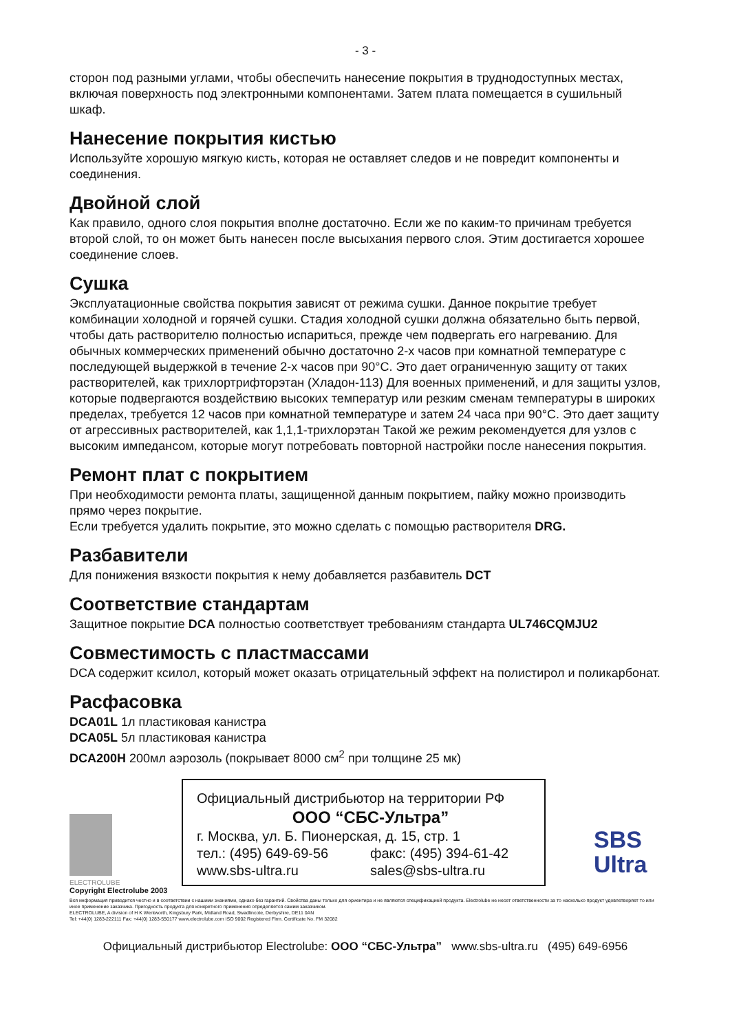- 3 -
сторон под разными углами, чтобы обеспечить нанесение покрытия в труднодоступных местах, включая поверхность под электронными компонентами. Затем плата помещается в сушильный шкаф.
Нанесение покрытия кистью
Используйте хорошую мягкую кисть, которая не оставляет следов и не повредит компоненты и соединения.
Двойной слой
Как правило, одного слоя покрытия вполне достаточно. Если же по каким-то причинам требуется второй слой, то он может быть нанесен после высыхания первого слоя. Этим достигается хорошее соединение слоев.
Сушка
Эксплуатационные свойства покрытия зависят от режима сушки. Данное покрытие требует комбинации холодной и горячей сушки. Стадия холодной сушки должна обязательно быть первой, чтобы дать растворителю полностью испариться, прежде чем подвергать его нагреванию. Для обычных коммерческих применений обычно достаточно 2-х часов при комнатной температуре с последующей выдержкой в течение 2-х часов при 90°C. Это дает ограниченную защиту от таких растворителей, как трихлортрифторэтан (Хладон-113) Для военных применений, и для защиты узлов, которые подвергаются воздействию высоких температур или резким сменам температуры в широких пределах, требуется 12 часов при комнатной температуре и затем 24 часа при 90°C. Это дает защиту от агрессивных растворителей, как 1,1,1-трихлорэтан Такой же режим рекомендуется для узлов с высоким импедансом, которые могут потребовать повторной настройки после нанесения покрытия.
Ремонт плат с покрытием
При необходимости ремонта платы, защищенной данным покрытием, пайку можно производить прямо через покрытие.
Если требуется удалить покрытие, это можно сделать с помощью растворителя DRG.
Разбавители
Для понижения вязкости покрытия к нему добавляется разбавитель DCT
Соответствие стандартам
Защитное покрытие DCA полностью соответствует требованиям стандарта UL746CQMJU2
Совместимость с пластмассами
DCA содержит ксилол, который может оказать отрицательный эффект на полистирол и поликарбонат.
Расфасовка
DCA01L 1л пластиковая канистра
DCA05L 5л пластиковая канистра
DCA200H 200мл аэрозоль (покрывает 8000 см<sup>2</sup> при толщине 25 мк)
ELECTROLUBE
Официальный дистрибьютор на территории РФ
ООО “СБС-Ультра”
г. Москва, ул. Б. Пионерская, д. 15, стр. 1
тел.: (495) 649-69-56 факс: (495) 394-61-42
www.sbs-ultra.ru sales@sbs-ultra.ru
SBS
Ultra
Copyright Electrolube 2003
Вся информация приводится честно и в соответствии с нашими знаниями, однако без гарантий. Свойства даны только для ориентира и не являются спецификацией продукта. Electrolube не несет ответственности за то насколько продукт удовлетворяет то или иное применение заказчика. Пригодность продукта для конкретного применения определяется самим заказчиком.
ELECTROLUBE, A division of H K Wentworth, Kingsbury Park, Midland Road, Swadlincote, Derbyshire, DE11 0AN
Tel: +44(0) 1283-222111 Fax: +44(0) 1283-550177 www.electrolube.com ISO 9002 Registered Firm. Certificate No. FM 32082
Официальный дистрибьютор Electrolube: ООО “СБС-Ультра” www.sbs-ultra.ru (495) 649-6956